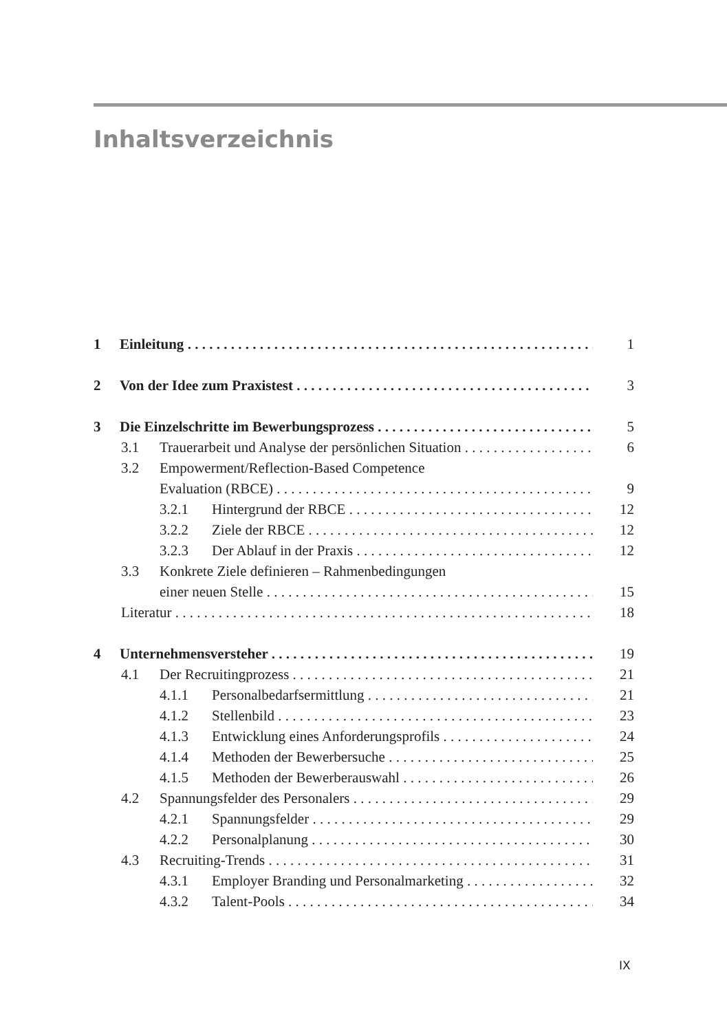Inhaltsverzeichnis
1 Einleitung 1
2 Von der Idee zum Praxistest 3
3 Die Einzelschritte im Bewerbungsprozess 5
3.1 Trauerarbeit und Analyse der persönlichen Situation 6
3.2 Empowerment/Reflection-Based Competence
Evaluation (RBCE) 9
3.2.1 Hintergrund der RBCE 12
3.2.2 Ziele der RBCE 12
3.2.3 Der Ablauf in der Praxis 12
3.3 Konkrete Ziele definieren – Rahmenbedingungen
einer neuen Stelle 15
Literatur 18
4 Unternehmensversteher 19
4.1 Der Recruitingprozess 21
4.1.1 Personalbedarfsermittlung 21
4.1.2 Stellenbild 23
4.1.3 Entwicklung eines Anforderungsprofils 24
4.1.4 Methoden der Bewerbersuche 25
4.1.5 Methoden der Bewerberauswahl 26
4.2 Spannungsfelder des Personalers 29
4.2.1 Spannungsfelder 29
4.2.2 Personalplanung 30
4.3 Recruiting-Trends 31
4.3.1 Employer Branding und Personalmarketing 32
4.3.2 Talent-Pools 34
IX